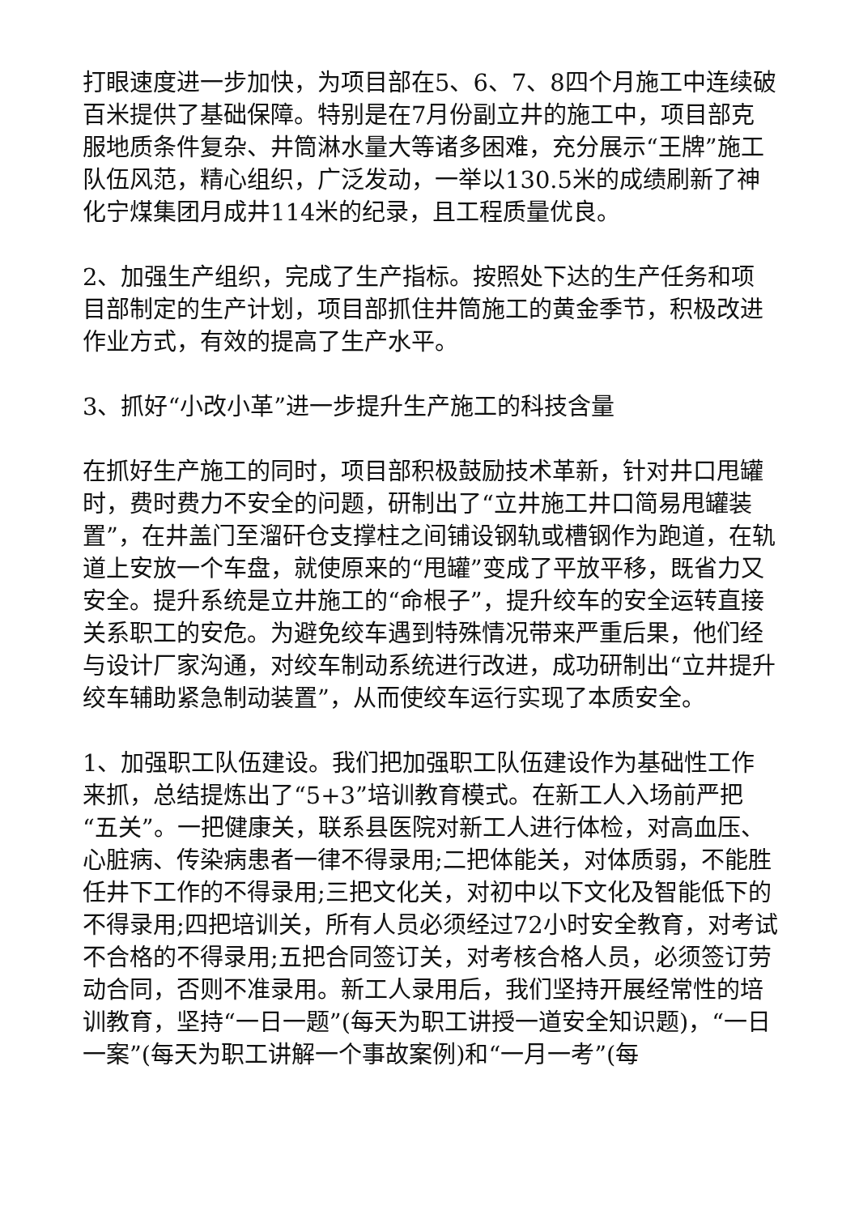打眼速度进一步加快，为项目部在5、6、7、8四个月施工中连续破百米提供了基础保障。特别是在7月份副立井的施工中，项目部克服地质条件复杂、井筒淋水量大等诸多困难，充分展示“王牌”施工队伍风范，精心组织，广泛发动，一举以130.5米的成绩刷新了神化宁煤集团月成井114米的纪录，且工程质量优良。
2、加强生产组织，完成了生产指标。按照处下达的生产任务和项目部制定的生产计划，项目部抓住井筒施工的黄金季节，积极改进作业方式，有效的提高了生产水平。
3、抓好“小改小革”进一步提升生产施工的科技含量
在抓好生产施工的同时，项目部积极鼓励技术革新，针对井口甩罐时，费时费力不安全的问题，研制出了“立井施工井口简易甩罐装置”，在井盖门至溜矸仓支撑柱之间铺设钢轨或槽钢作为跑道，在轨道上安放一个车盘，就使原来的“甩罐”变成了平放平移，既省力又安全。提升系统是立井施工的“命根子”，提升绞车的安全运转直接关系职工的安危。为避免绞车遇到特殊情况带来严重后果，他们经与设计厂家沟通，对绞车制动系统进行改进，成功研制出“立井提升绞车辅助紧急制动装置”，从而使绞车运行实现了本质安全。
1、加强职工队伍建设。我们把加强职工队伍建设作为基础性工作来抓，总结提炼出了“5+3”培训教育模式。在新工人入场前严把“五关”。一把健康关，联系县医院对新工人进行体检，对高血压、心脏病、传染病患者一律不得录用;二把体能关，对体质弱，不能胜任井下工作的不得录用;三把文化关，对初中以下文化及智能低下的不得录用;四把培训关，所有人员必须经过72小时安全教育，对考试不合格的不得录用;五把合同签订关，对考核合格人员，必须签订劳动合同，否则不准录用。新工人录用后，我们坚持开展经常性的培训教育，坚持“一日一题”(每天为职工讲授一道安全知识题)，“一日一案”(每天为职工讲解一个事故案例)和“一月一考”(每